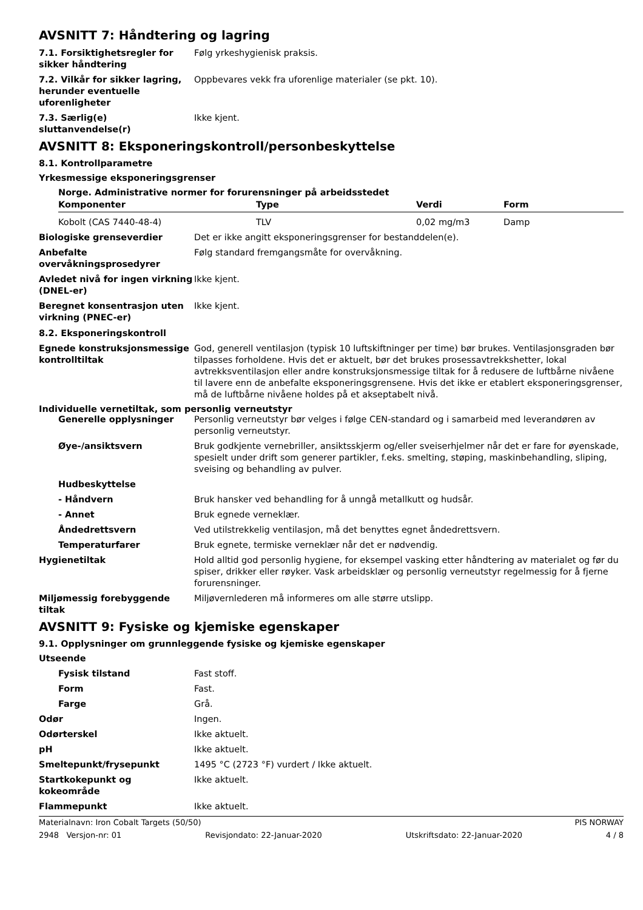AVSNITT 7: Håndtering og lagring
7.1. Forsiktighetsregler for sikker håndtering
Følg yrkeshygienisk praksis.
7.2. Vilkår for sikker lagring, herunder eventuelle uforenligheter
Oppbevares vekk fra uforenlige materialer (se pkt. 10).
7.3. Særlig(e) sluttanvendelse(r)
Ikke kjent.
AVSNITT 8: Eksponeringskontroll/personbeskyttelse
8.1. Kontrollparametre
Yrkesmessige eksponeringsgrenser
Norge. Administrative normer for forurensninger på arbeidsstedet
| Komponenter | Type | Verdi | Form |
| --- | --- | --- | --- |
| Kobolt (CAS 7440-48-4) | TLV | 0,02 mg/m3 | Damp |
Biologiske grenseverdier Det er ikke angitt eksponeringsgrenser for bestanddelen(e).
Anbefalte overvåkningsprosedyrer
Følg standard fremgangsmåte for overvåkning.
Avledet nivå for ingen virkning (DNEL-er)
Ikke kjent.
Beregnet konsentrasjon uten virkning (PNEC-er)
Ikke kjent.
8.2. Eksponeringskontroll
Egnede konstruksjonsmessige kontrolltiltak
God, generell ventilasjon (typisk 10 luftskiftninger per time) bør brukes. Ventilasjonsgraden bør tilpasses forholdene. Hvis det er aktuelt, bør det brukes prosessavtrekkshetter, lokal avtrekksventilasjon eller andre konstruksjonsmessige tiltak for å redusere de luftbårne nivåene til lavere enn de anbefalte eksponeringsgrensene. Hvis det ikke er etablert eksponeringsgrenser, må de luftbårne nivåene holdes på et akseptabelt nivå.
Individuelle vernetiltak, som personlig verneutstyr
Generelle opplysninger Personlig verneutstyr bør velges i følge CEN-standard og i samarbeid med leverandøren av personlig verneutstyr.
Øye-/ansiktsvern Bruk godkjente vernebriller, ansiktsskjerm og/eller sveiserhjelmer når det er fare for øyenskade, spesielt under drift som generer partikler, f.eks. smelting, støping, maskinbehandling, sliping, sveising og behandling av pulver.
Hudbeskyttelse
- Håndvern Bruk hansker ved behandling for å unngå metallkutt og hudsår.
- Annet Bruk egnede verneklær.
Åndedrettsvern Ved utilstrekkelig ventilasjon, må det benyttes egnet åndedrettsvern.
Temperaturfarer Bruk egnete, termiske verneklær når det er nødvendig.
Hygienetiltak Hold alltid god personlig hygiene, for eksempel vasking etter håndtering av materialet og før du spiser, drikker eller røyker. Vask arbeidsklær og personlig verneutstyr regelmessig for å fjerne forurensninger.
Miljømessig forebyggende tiltak
Miljøvernlederen må informeres om alle større utslipp.
AVSNITT 9: Fysiske og kjemiske egenskaper
9.1. Opplysninger om grunnleggende fysiske og kjemiske egenskaper
Utseende
Fysisk tilstand Fast stoff.
Form Fast.
Farge Grå.
Odør Ingen.
Odørterskel Ikke aktuelt.
pH Ikke aktuelt.
Smeltepunkt/frysepunkt 1495 °C (2723 °F) vurdert / Ikke aktuelt.
Startkokepunkt og kokeområde Ikke aktuelt.
Flammepunkt Ikke aktuelt.
Materialnavn: Iron Cobalt Targets (50/50) PIS NORWAY
2948 Versjon-nr: 01 Revisjondato: 22-Januar-2020 Utskriftsdato: 22-Januar-2020 4 / 8